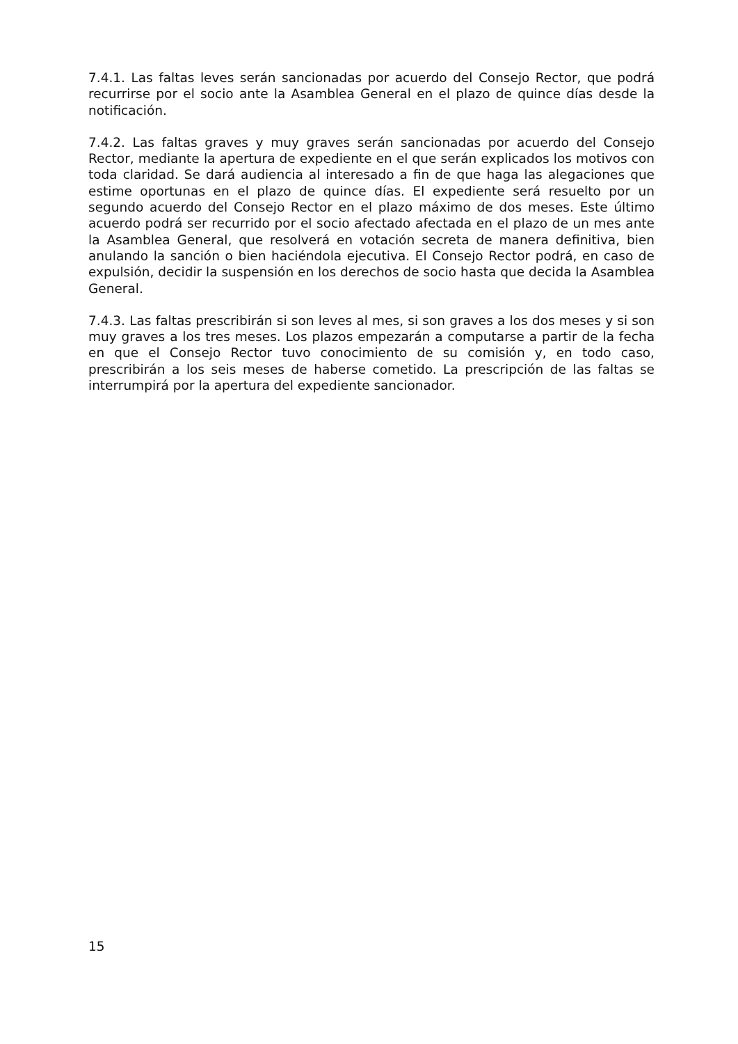7.4.1. Las faltas leves serán sancionadas por acuerdo del Consejo Rector, que podrá recurrirse por el socio ante la Asamblea General en el plazo de quince días desde la notificación.
7.4.2. Las faltas graves y muy graves serán sancionadas por acuerdo del Consejo Rector, mediante la apertura de expediente en el que serán explicados los motivos con toda claridad. Se dará audiencia al interesado a fin de que haga las alegaciones que estime oportunas en el plazo de quince días. El expediente será resuelto por un segundo acuerdo del Consejo Rector en el plazo máximo de dos meses. Este último acuerdo podrá ser recurrido por el socio afectado afectada en el plazo de un mes ante la Asamblea General, que resolverá en votación secreta de manera definitiva, bien anulando la sanción o bien haciéndola ejecutiva. El Consejo Rector podrá, en caso de expulsión, decidir la suspensión en los derechos de socio hasta que decida la Asamblea General.
7.4.3. Las faltas prescribirán si son leves al mes, si son graves a los dos meses y si son muy graves a los tres meses. Los plazos empezarán a computarse a partir de la fecha en que el Consejo Rector tuvo conocimiento de su comisión y, en todo caso, prescribirán a los seis meses de haberse cometido. La prescripción de las faltas se interrumpirá por la apertura del expediente sancionador.
15